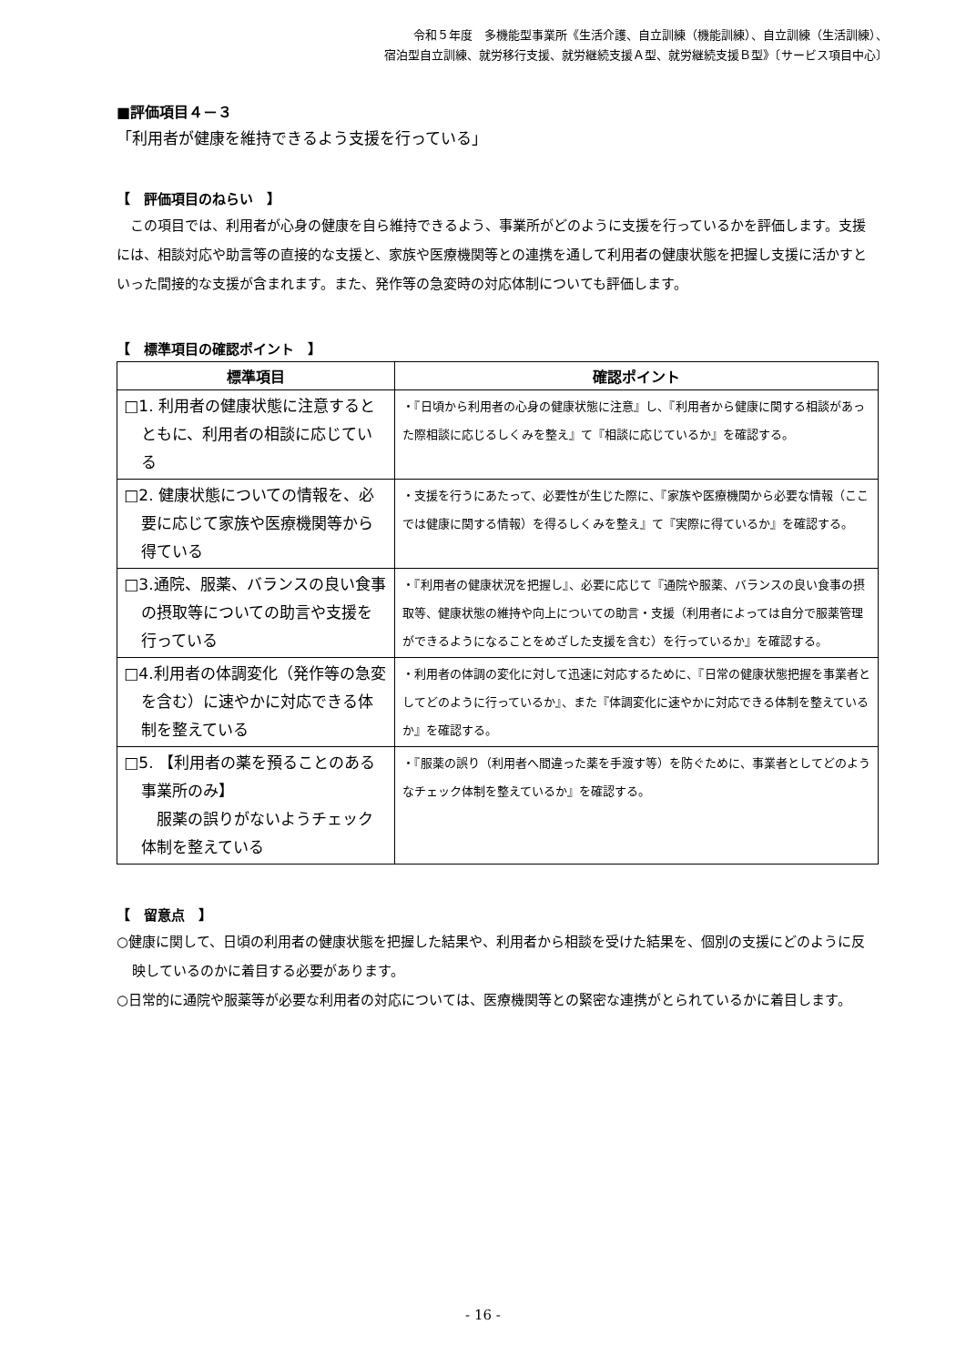令和５年度　多機能型事業所《生活介護、自立訓練（機能訓練）、自立訓練（生活訓練）、
宿泊型自立訓練、就労移行支援、就労継続支援Ａ型、就労継続支援Ｂ型》〔サービス項目中心〕
■評価項目４－３
「利用者が健康を維持できるよう支援を行っている」
【　評価項目のねらい　】
この項目では、利用者が心身の健康を自ら維持できるよう、事業所がどのように支援を行っているかを評価します。支援には、相談対応や助言等の直接的な支援と、家族や医療機関等との連携を通して利用者の健康状態を把握し支援に活かすといった間接的な支援が含まれます。また、発作等の急変時の対応体制についても評価します。
【　標準項目の確認ポイント　】
| 標準項目 | 確認ポイント |
| --- | --- |
| □1. 利用者の健康状態に注意するとともに、利用者の相談に応じている | ・『日頃から利用者の心身の健康状態に注意』し、『利用者から健康に関する相談があった際相談に応じるしくみを整え』て『相談に応じているか』を確認する。 |
| □2. 健康状態についての情報を、必要に応じて家族や医療機関等から得ている | ・支援を行うにあたって、必要性が生じた際に、『家族や医療機関から必要な情報（ここでは健康に関する情報）を得るしくみを整え』て『実際に得ているか』を確認する。 |
| □3.通院、服薬、バランスの良い食事の摂取等についての助言や支援を行っている | ・『利用者の健康状況を把握し』、必要に応じて『通院や服薬、バランスの良い食事の摂取等、健康状態の維持や向上についての助言・支援（利用者によっては自分で服薬管理ができるようになることをめざした支援を含む）を行っているか』を確認する。 |
| □4.利用者の体調変化（発作等の急変を含む）に速やかに対応できる体制を整えている | ・利用者の体調の変化に対して迅速に対応するために、『日常の健康状態把握を事業者としてどのように行っているか』、また『体調変化に速やかに対応できる体制を整えているか』を確認する。 |
| □5. 【利用者の薬を預ることのある事業所のみ】 服薬の誤りがないようチェック体制を整えている | ・『服薬の誤り（利用者へ間違った薬を手渡す等）を防ぐために、事業者としてどのようなチェック体制を整えているか』を確認する。 |
【　留意点　】
○健康に関して、日頃の利用者の健康状態を把握した結果や、利用者から相談を受けた結果を、個別の支援にどのように反映しているのかに着目する必要があります。
○日常的に通院や服薬等が必要な利用者の対応については、医療機関等との緊密な連携がとられているかに着目します。
- 16 -